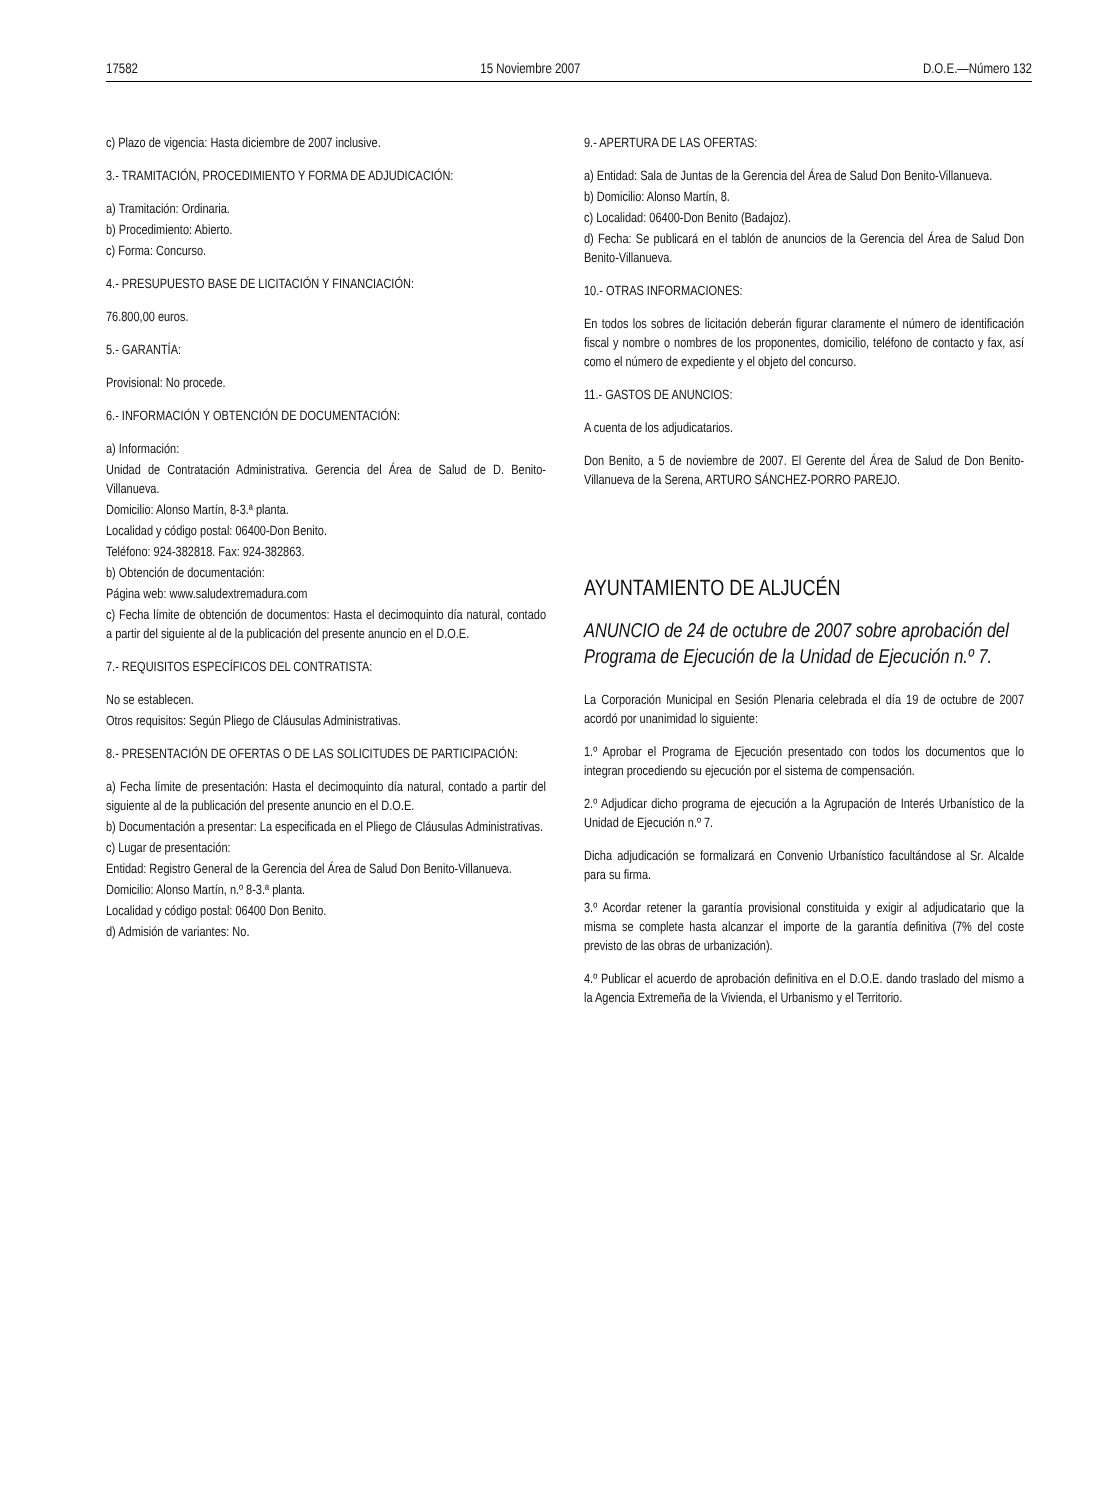17582 15 Noviembre 2007 D.O.E.—Número 132
c) Plazo de vigencia: Hasta diciembre de 2007 inclusive.
3.- TRAMITACIÓN, PROCEDIMIENTO Y FORMA DE ADJUDICACIÓN:
a) Tramitación: Ordinaria.
b) Procedimiento: Abierto.
c) Forma: Concurso.
4.- PRESUPUESTO BASE DE LICITACIÓN Y FINANCIACIÓN:
76.800,00 euros.
5.- GARANTÍA:
Provisional: No procede.
6.- INFORMACIÓN Y OBTENCIÓN DE DOCUMENTACIÓN:
a) Información:
Unidad de Contratación Administrativa. Gerencia del Área de Salud de D. Benito-Villanueva.
Domicilio: Alonso Martín, 8-3.ª planta.
Localidad y código postal: 06400-Don Benito.
Teléfono: 924-382818. Fax: 924-382863.
b) Obtención de documentación:
Página web: www.saludextremadura.com
c) Fecha límite de obtención de documentos: Hasta el decimoquinto día natural, contado a partir del siguiente al de la publicación del presente anuncio en el D.O.E.
7.- REQUISITOS ESPECÍFICOS DEL CONTRATISTA:
No se establecen.
Otros requisitos: Según Pliego de Cláusulas Administrativas.
8.- PRESENTACIÓN DE OFERTAS O DE LAS SOLICITUDES DE PARTICIPACIÓN:
a) Fecha límite de presentación: Hasta el decimoquinto día natural, contado a partir del siguiente al de la publicación del presente anuncio en el D.O.E.
b) Documentación a presentar: La especificada en el Pliego de Cláusulas Administrativas.
c) Lugar de presentación:
Entidad: Registro General de la Gerencia del Área de Salud Don Benito-Villanueva.
Domicilio: Alonso Martín, n.º 8-3.ª planta.
Localidad y código postal: 06400 Don Benito.
d) Admisión de variantes: No.
9.- APERTURA DE LAS OFERTAS:
a) Entidad: Sala de Juntas de la Gerencia del Área de Salud Don Benito-Villanueva.
b) Domicilio: Alonso Martín, 8.
c) Localidad: 06400-Don Benito (Badajoz).
d) Fecha: Se publicará en el tablón de anuncios de la Gerencia del Área de Salud Don Benito-Villanueva.
10.- OTRAS INFORMACIONES:
En todos los sobres de licitación deberán figurar claramente el número de identificación fiscal y nombre o nombres de los proponentes, domicilio, teléfono de contacto y fax, así como el número de expediente y el objeto del concurso.
11.- GASTOS DE ANUNCIOS:
A cuenta de los adjudicatarios.
Don Benito, a 5 de noviembre de 2007. El Gerente del Área de Salud de Don Benito-Villanueva de la Serena, ARTURO SÁNCHEZ-PORRO PAREJO.
AYUNTAMIENTO DE ALJUCÉN
ANUNCIO de 24 de octubre de 2007 sobre aprobación del Programa de Ejecución de la Unidad de Ejecución n.º 7.
La Corporación Municipal en Sesión Plenaria celebrada el día 19 de octubre de 2007 acordó por unanimidad lo siguiente:
1.º Aprobar el Programa de Ejecución presentado con todos los documentos que lo integran procediendo su ejecución por el sistema de compensación.
2.º Adjudicar dicho programa de ejecución a la Agrupación de Interés Urbanístico de la Unidad de Ejecución n.º 7.
Dicha adjudicación se formalizará en Convenio Urbanístico facultándose al Sr. Alcalde para su firma.
3.º Acordar retener la garantía provisional constituida y exigir al adjudicatario que la misma se complete hasta alcanzar el importe de la garantía definitiva (7% del coste previsto de las obras de urbanización).
4.º Publicar el acuerdo de aprobación definitiva en el D.O.E. dando traslado del mismo a la Agencia Extremeña de la Vivienda, el Urbanismo y el Territorio.